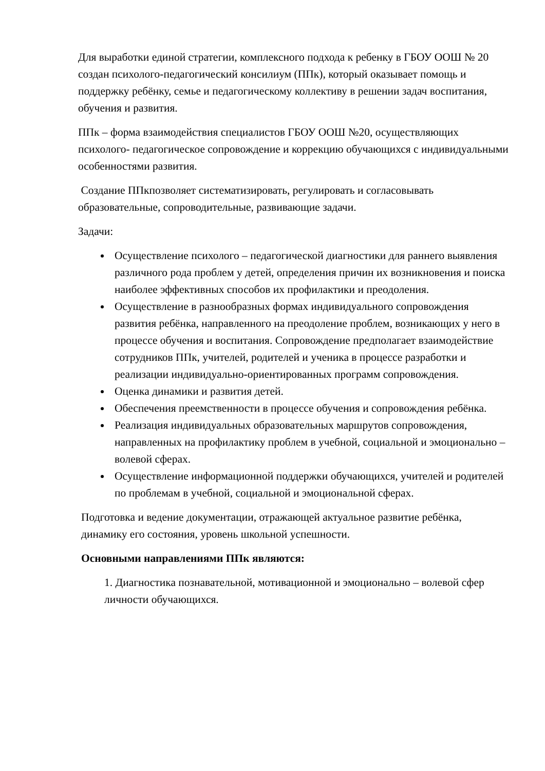Для выработки единой стратегии, комплексного подхода к ребенку в ГБОУ ООШ № 20 создан психолого-педагогический консилиум (ППк), который оказывает помощь и поддержку ребёнку, семье и педагогическому коллективу в решении задач воспитания, обучения и развития.
ППк – форма взаимодействия специалистов ГБОУ ООШ №20, осуществляющих психолого- педагогическое сопровождение и коррекцию обучающихся с индивидуальными особенностями развития.
Создание ППкпозволяет систематизировать, регулировать и согласовывать образовательные, сопроводительные, развивающие задачи.
Задачи:
Осуществление психолого – педагогической диагностики для раннего выявления различного рода проблем у детей, определения причин их возникновения и поиска наиболее эффективных способов их профилактики и преодоления.
Осуществление в разнообразных формах индивидуального сопровождения развития ребёнка, направленного на преодоление проблем, возникающих у него в процессе обучения и воспитания. Сопровождение предполагает взаимодействие сотрудников ППк, учителей, родителей и ученика в процессе разработки и реализации индивидуально-ориентированных программ сопровождения.
Оценка динамики и развития детей.
Обеспечения преемственности в процессе обучения и сопровождения ребёнка.
Реализация индивидуальных образовательных маршрутов сопровождения, направленных на профилактику проблем в учебной, социальной и эмоционально – волевой сферах.
Осуществление информационной поддержки обучающихся, учителей и родителей по проблемам в учебной, социальной и эмоциональной сферах.
Подготовка и ведение документации, отражающей актуальное развитие ребёнка, динамику его состояния, уровень школьной успешности.
Основными направлениями ППк являются:
1. Диагностика познавательной, мотивационной и эмоционально – волевой сфер личности обучающихся.